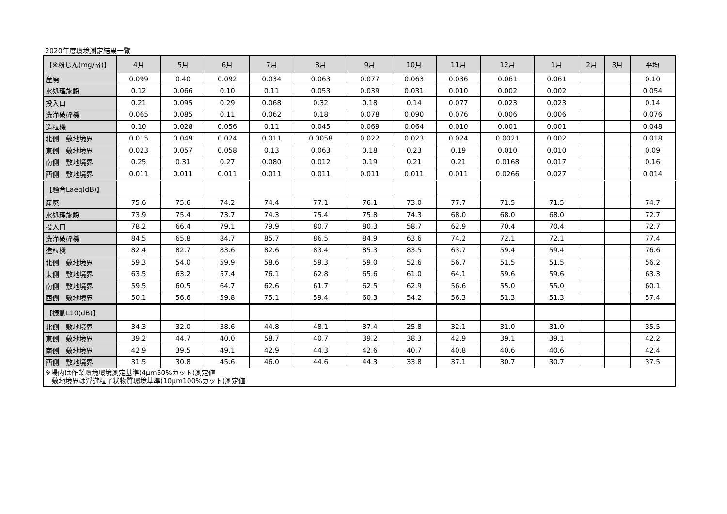2020年度環境測定結果一覧
| 【※粉じん(mg/㎥)】 | 4月 | 5月 | 6月 | 7月 | 8月 | 9月 | 10月 | 11月 | 12月 | 1月 | 2月 | 3月 | 平均 |
| --- | --- | --- | --- | --- | --- | --- | --- | --- | --- | --- | --- | --- | --- |
| 産廃 | 0.099 | 0.40 | 0.092 | 0.034 | 0.063 | 0.077 | 0.063 | 0.036 | 0.061 | 0.061 | | | 0.10 |
| 水処理施設 | 0.12 | 0.066 | 0.10 | 0.11 | 0.053 | 0.039 | 0.031 | 0.010 | 0.002 | 0.002 | | | 0.054 |
| 投入口 | 0.21 | 0.095 | 0.29 | 0.068 | 0.32 | 0.18 | 0.14 | 0.077 | 0.023 | 0.023 | | | 0.14 |
| 洗浄破砕機 | 0.065 | 0.085 | 0.11 | 0.062 | 0.18 | 0.078 | 0.090 | 0.076 | 0.006 | 0.006 | | | 0.076 |
| 造粒機 | 0.10 | 0.028 | 0.056 | 0.11 | 0.045 | 0.069 | 0.064 | 0.010 | 0.001 | 0.001 | | | 0.048 |
| 北側 敷地境界 | 0.015 | 0.049 | 0.024 | 0.011 | 0.0058 | 0.022 | 0.023 | 0.024 | 0.0021 | 0.002 | | | 0.018 |
| 東側 敷地境界 | 0.023 | 0.057 | 0.058 | 0.13 | 0.063 | 0.18 | 0.23 | 0.19 | 0.010 | 0.010 | | | 0.09 |
| 南側 敷地境界 | 0.25 | 0.31 | 0.27 | 0.080 | 0.012 | 0.19 | 0.21 | 0.21 | 0.0168 | 0.017 | | | 0.16 |
| 西側 敷地境界 | 0.011 | 0.011 | 0.011 | 0.011 | 0.011 | 0.011 | 0.011 | 0.011 | 0.0266 | 0.027 | | | 0.014 |
| 【騒音Laeq(dB)】 | | | | | | | | | | | | | |
| 産廃 | 75.6 | 75.6 | 74.2 | 74.4 | 77.1 | 76.1 | 73.0 | 77.7 | 71.5 | 71.5 | | | 74.7 |
| 水処理施設 | 73.9 | 75.4 | 73.7 | 74.3 | 75.4 | 75.8 | 74.3 | 68.0 | 68.0 | 68.0 | | | 72.7 |
| 投入口 | 78.2 | 66.4 | 79.1 | 79.9 | 80.7 | 80.3 | 58.7 | 62.9 | 70.4 | 70.4 | | | 72.7 |
| 洗浄破砕機 | 84.5 | 65.8 | 84.7 | 85.7 | 86.5 | 84.9 | 63.6 | 74.2 | 72.1 | 72.1 | | | 77.4 |
| 造粒機 | 82.4 | 82.7 | 83.6 | 82.6 | 83.4 | 85.3 | 83.5 | 63.7 | 59.4 | 59.4 | | | 76.6 |
| 北側 敷地境界 | 59.3 | 54.0 | 59.9 | 58.6 | 59.3 | 59.0 | 52.6 | 56.7 | 51.5 | 51.5 | | | 56.2 |
| 東側 敷地境界 | 63.5 | 63.2 | 57.4 | 76.1 | 62.8 | 65.6 | 61.0 | 64.1 | 59.6 | 59.6 | | | 63.3 |
| 南側 敷地境界 | 59.5 | 60.5 | 64.7 | 62.6 | 61.7 | 62.5 | 62.9 | 56.6 | 55.0 | 55.0 | | | 60.1 |
| 西側 敷地境界 | 50.1 | 56.6 | 59.8 | 75.1 | 59.4 | 60.3 | 54.2 | 56.3 | 51.3 | 51.3 | | | 57.4 |
| 【振動L10(dB)】 | | | | | | | | | | | | | |
| 北側 敷地境界 | 34.3 | 32.0 | 38.6 | 44.8 | 48.1 | 37.4 | 25.8 | 32.1 | 31.0 | 31.0 | | | 35.5 |
| 東側 敷地境界 | 39.2 | 44.7 | 40.0 | 58.7 | 40.7 | 39.2 | 38.3 | 42.9 | 39.1 | 39.1 | | | 42.2 |
| 南側 敷地境界 | 42.9 | 39.5 | 49.1 | 42.9 | 44.3 | 42.6 | 40.7 | 40.8 | 40.6 | 40.6 | | | 42.4 |
| 西側 敷地境界 | 31.5 | 30.8 | 45.6 | 46.0 | 44.6 | 44.3 | 33.8 | 37.1 | 30.7 | 30.7 | | | 37.5 |
| ※場内は作業環境環境測定基準(4μm50%カット)測定値 敷地境界は浮遊粒子状物質環境基準(10μm100%カット)測定値 | | | | | | | | | | | | | |